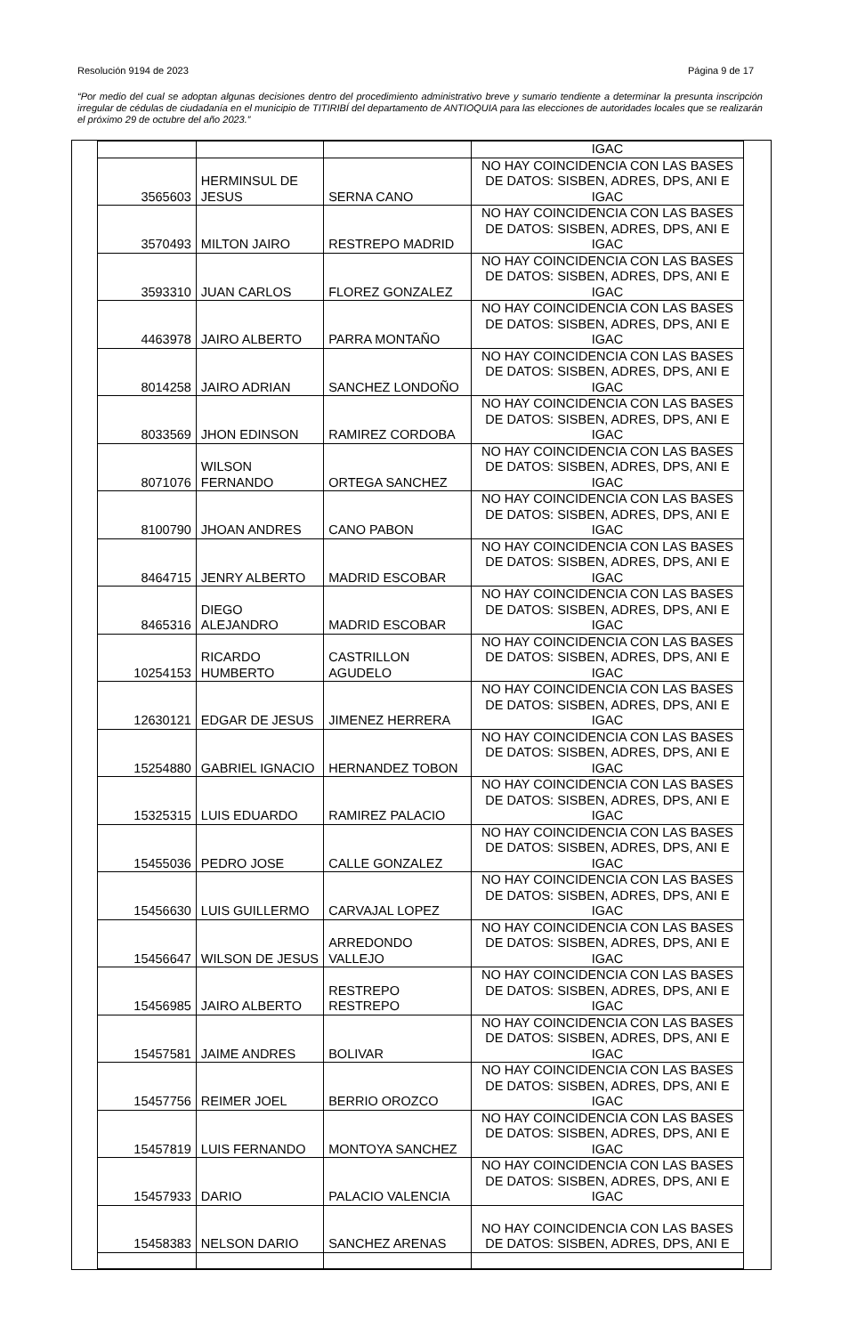Resolución 9194 de 2023 Página 9 de 17
“Por medio del cual se adoptan algunas decisiones dentro del procedimiento administrativo breve y sumario tendiente a determinar la presunta inscripción irregular de cédulas de ciudadanía en el municipio de TITIRIBÍ del departamento de ANTIOQUIA para las elecciones de autoridades locales que se realizarán el próximo 29 de octubre del año 2023.”
| | | | IGAC |
| 3565603 | HERMINSUL DE JESUS | SERNA CANO | NO HAY COINCIDENCIA CON LAS BASES DE DATOS: SISBEN, ADRES, DPS, ANI E IGAC |
| 3570493 | MILTON JAIRO | RESTREPO MADRID | NO HAY COINCIDENCIA CON LAS BASES DE DATOS: SISBEN, ADRES, DPS, ANI E IGAC |
| 3593310 | JUAN CARLOS | FLOREZ GONZALEZ | NO HAY COINCIDENCIA CON LAS BASES DE DATOS: SISBEN, ADRES, DPS, ANI E IGAC |
| 4463978 | JAIRO ALBERTO | PARRA MONTAÑO | NO HAY COINCIDENCIA CON LAS BASES DE DATOS: SISBEN, ADRES, DPS, ANI E IGAC |
| 8014258 | JAIRO ADRIAN | SANCHEZ LONDOÑO | NO HAY COINCIDENCIA CON LAS BASES DE DATOS: SISBEN, ADRES, DPS, ANI E IGAC |
| 8033569 | JHON EDINSON | RAMIREZ CORDOBA | NO HAY COINCIDENCIA CON LAS BASES DE DATOS: SISBEN, ADRES, DPS, ANI E IGAC |
| 8071076 | WILSON FERNANDO | ORTEGA SANCHEZ | NO HAY COINCIDENCIA CON LAS BASES DE DATOS: SISBEN, ADRES, DPS, ANI E IGAC |
| 8100790 | JHOAN ANDRES | CANO PABON | NO HAY COINCIDENCIA CON LAS BASES DE DATOS: SISBEN, ADRES, DPS, ANI E IGAC |
| 8464715 | JENRY ALBERTO | MADRID ESCOBAR | NO HAY COINCIDENCIA CON LAS BASES DE DATOS: SISBEN, ADRES, DPS, ANI E IGAC |
| 8465316 | DIEGO ALEJANDRO | MADRID ESCOBAR | NO HAY COINCIDENCIA CON LAS BASES DE DATOS: SISBEN, ADRES, DPS, ANI E IGAC |
| 10254153 | RICARDO HUMBERTO | CASTRILLON AGUDELO | NO HAY COINCIDENCIA CON LAS BASES DE DATOS: SISBEN, ADRES, DPS, ANI E IGAC |
| 12630121 | EDGAR DE JESUS | JIMENEZ HERRERA | NO HAY COINCIDENCIA CON LAS BASES DE DATOS: SISBEN, ADRES, DPS, ANI E IGAC |
| 15254880 | GABRIEL IGNACIO | HERNANDEZ TOBON | NO HAY COINCIDENCIA CON LAS BASES DE DATOS: SISBEN, ADRES, DPS, ANI E IGAC |
| 15325315 | LUIS EDUARDO | RAMIREZ PALACIO | NO HAY COINCIDENCIA CON LAS BASES DE DATOS: SISBEN, ADRES, DPS, ANI E IGAC |
| 15455036 | PEDRO JOSE | CALLE GONZALEZ | NO HAY COINCIDENCIA CON LAS BASES DE DATOS: SISBEN, ADRES, DPS, ANI E IGAC |
| 15456630 | LUIS GUILLERMO | CARVAJAL LOPEZ | NO HAY COINCIDENCIA CON LAS BASES DE DATOS: SISBEN, ADRES, DPS, ANI E IGAC |
| 15456647 | WILSON DE JESUS | ARREDONDO VALLEJO | NO HAY COINCIDENCIA CON LAS BASES DE DATOS: SISBEN, ADRES, DPS, ANI E IGAC |
| 15456985 | JAIRO ALBERTO | RESTREPO RESTREPO | NO HAY COINCIDENCIA CON LAS BASES DE DATOS: SISBEN, ADRES, DPS, ANI E IGAC |
| 15457581 | JAIME ANDRES | BOLIVAR | NO HAY COINCIDENCIA CON LAS BASES DE DATOS: SISBEN, ADRES, DPS, ANI E IGAC |
| 15457756 | REIMER JOEL | BERRIO OROZCO | NO HAY COINCIDENCIA CON LAS BASES DE DATOS: SISBEN, ADRES, DPS, ANI E IGAC |
| 15457819 | LUIS FERNANDO | MONTOYA SANCHEZ | NO HAY COINCIDENCIA CON LAS BASES DE DATOS: SISBEN, ADRES, DPS, ANI E IGAC |
| 15457933 | DARIO | PALACIO VALENCIA | NO HAY COINCIDENCIA CON LAS BASES DE DATOS: SISBEN, ADRES, DPS, ANI E IGAC |
| 15458383 | NELSON DARIO | SANCHEZ ARENAS | NO HAY COINCIDENCIA CON LAS BASES DE DATOS: SISBEN, ADRES, DPS, ANI E |